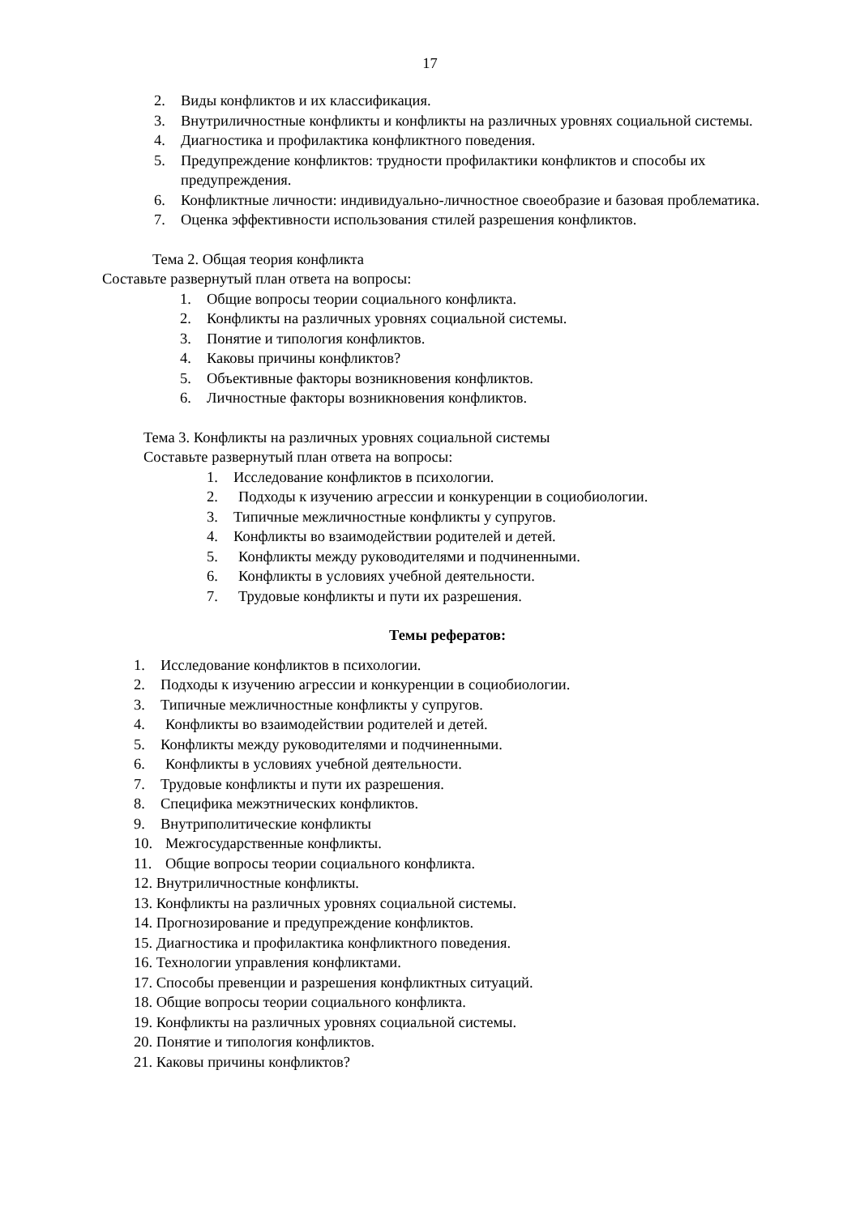17
2. Виды конфликтов и их классификация.
3. Внутриличностные конфликты и конфликты на различных уровнях социальной системы.
4. Диагностика и профилактика конфликтного поведения.
5. Предупреждение конфликтов: трудности профилактики конфликтов и способы их предупреждения.
6. Конфликтные личности: индивидуально-личностное своеобразие и базовая проблематика.
7. Оценка эффективности использования стилей разрешения конфликтов.
Тема 2. Общая теория конфликта
Составьте развернутый план ответа на вопросы:
1. Общие вопросы теории социального конфликта.
2. Конфликты на различных уровнях социальной системы.
3. Понятие и типология конфликтов.
4. Каковы причины конфликтов?
5. Объективные факторы возникновения конфликтов.
6. Личностные факторы возникновения конфликтов.
Тема 3. Конфликты на различных уровнях социальной системы
Составьте развернутый план ответа на вопросы:
1. Исследование конфликтов в психологии.
2. Подходы к изучению агрессии и конкуренции в социобиологии.
3. Типичные межличностные конфликты у супругов.
4. Конфликты во взаимодействии родителей и детей.
5. Конфликты между руководителями и подчиненными.
6. Конфликты в условиях учебной деятельности.
7. Трудовые конфликты и пути их разрешения.
Темы рефератов:
1. Исследование конфликтов в психологии.
2. Подходы к изучению агрессии и конкуренции в социобиологии.
3. Типичные межличностные конфликты у супругов.
4. Конфликты во взаимодействии родителей и детей.
5. Конфликты между руководителями и подчиненными.
6. Конфликты в условиях учебной деятельности.
7. Трудовые конфликты и пути их разрешения.
8. Специфика межэтнических конфликтов.
9. Внутриполитические конфликты
10. Межгосударственные конфликты.
11. Общие вопросы теории социального конфликта.
12. Внутриличностные конфликты.
13. Конфликты на различных уровнях социальной системы.
14. Прогнозирование и предупреждение конфликтов.
15. Диагностика и профилактика конфликтного поведения.
16. Технологии управления конфликтами.
17. Способы превенции и разрешения конфликтных ситуаций.
18. Общие вопросы теории социального конфликта.
19. Конфликты на различных уровнях социальной системы.
20. Понятие и типология конфликтов.
21. Каковы причины конфликтов?